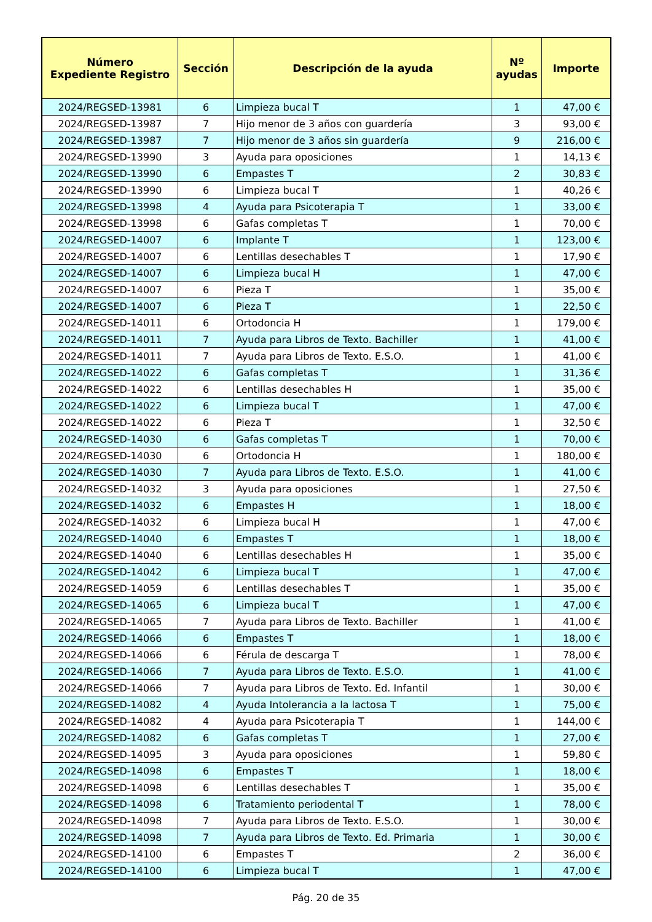| Número Expediente Registro | Sección | Descripción de la ayuda | Nº ayudas | Importe |
| --- | --- | --- | --- | --- |
| 2024/REGSED-13981 | 6 | Limpieza bucal T | 1 | 47,00 € |
| 2024/REGSED-13987 | 7 | Hijo menor de 3 años con guardería | 3 | 93,00 € |
| 2024/REGSED-13987 | 7 | Hijo menor de 3 años sin guardería | 9 | 216,00 € |
| 2024/REGSED-13990 | 3 | Ayuda para oposiciones | 1 | 14,13 € |
| 2024/REGSED-13990 | 6 | Empastes T | 2 | 30,83 € |
| 2024/REGSED-13990 | 6 | Limpieza bucal T | 1 | 40,26 € |
| 2024/REGSED-13998 | 4 | Ayuda para Psicoterapia T | 1 | 33,00 € |
| 2024/REGSED-13998 | 6 | Gafas completas T | 1 | 70,00 € |
| 2024/REGSED-14007 | 6 | Implante T | 1 | 123,00 € |
| 2024/REGSED-14007 | 6 | Lentillas desechables T | 1 | 17,90 € |
| 2024/REGSED-14007 | 6 | Limpieza bucal H | 1 | 47,00 € |
| 2024/REGSED-14007 | 6 | Pieza T | 1 | 35,00 € |
| 2024/REGSED-14007 | 6 | Pieza T | 1 | 22,50 € |
| 2024/REGSED-14011 | 6 | Ortodoncia H | 1 | 179,00 € |
| 2024/REGSED-14011 | 7 | Ayuda para Libros de Texto. Bachiller | 1 | 41,00 € |
| 2024/REGSED-14011 | 7 | Ayuda para Libros de Texto. E.S.O. | 1 | 41,00 € |
| 2024/REGSED-14022 | 6 | Gafas completas T | 1 | 31,36 € |
| 2024/REGSED-14022 | 6 | Lentillas desechables H | 1 | 35,00 € |
| 2024/REGSED-14022 | 6 | Limpieza bucal T | 1 | 47,00 € |
| 2024/REGSED-14022 | 6 | Pieza T | 1 | 32,50 € |
| 2024/REGSED-14030 | 6 | Gafas completas T | 1 | 70,00 € |
| 2024/REGSED-14030 | 6 | Ortodoncia H | 1 | 180,00 € |
| 2024/REGSED-14030 | 7 | Ayuda para Libros de Texto. E.S.O. | 1 | 41,00 € |
| 2024/REGSED-14032 | 3 | Ayuda para oposiciones | 1 | 27,50 € |
| 2024/REGSED-14032 | 6 | Empastes H | 1 | 18,00 € |
| 2024/REGSED-14032 | 6 | Limpieza bucal H | 1 | 47,00 € |
| 2024/REGSED-14040 | 6 | Empastes T | 1 | 18,00 € |
| 2024/REGSED-14040 | 6 | Lentillas desechables H | 1 | 35,00 € |
| 2024/REGSED-14042 | 6 | Limpieza bucal T | 1 | 47,00 € |
| 2024/REGSED-14059 | 6 | Lentillas desechables T | 1 | 35,00 € |
| 2024/REGSED-14065 | 6 | Limpieza bucal T | 1 | 47,00 € |
| 2024/REGSED-14065 | 7 | Ayuda para Libros de Texto. Bachiller | 1 | 41,00 € |
| 2024/REGSED-14066 | 6 | Empastes T | 1 | 18,00 € |
| 2024/REGSED-14066 | 6 | Férula de descarga T | 1 | 78,00 € |
| 2024/REGSED-14066 | 7 | Ayuda para Libros de Texto. E.S.O. | 1 | 41,00 € |
| 2024/REGSED-14066 | 7 | Ayuda para Libros de Texto. Ed. Infantil | 1 | 30,00 € |
| 2024/REGSED-14082 | 4 | Ayuda Intolerancia a la lactosa T | 1 | 75,00 € |
| 2024/REGSED-14082 | 4 | Ayuda para Psicoterapia T | 1 | 144,00 € |
| 2024/REGSED-14082 | 6 | Gafas completas T | 1 | 27,00 € |
| 2024/REGSED-14095 | 3 | Ayuda para oposiciones | 1 | 59,80 € |
| 2024/REGSED-14098 | 6 | Empastes T | 1 | 18,00 € |
| 2024/REGSED-14098 | 6 | Lentillas desechables T | 1 | 35,00 € |
| 2024/REGSED-14098 | 6 | Tratamiento periodental T | 1 | 78,00 € |
| 2024/REGSED-14098 | 7 | Ayuda para Libros de Texto. E.S.O. | 1 | 30,00 € |
| 2024/REGSED-14098 | 7 | Ayuda para Libros de Texto. Ed. Primaria | 1 | 30,00 € |
| 2024/REGSED-14100 | 6 | Empastes T | 2 | 36,00 € |
| 2024/REGSED-14100 | 6 | Limpieza bucal T | 1 | 47,00 € |
Pág. 20 de 35